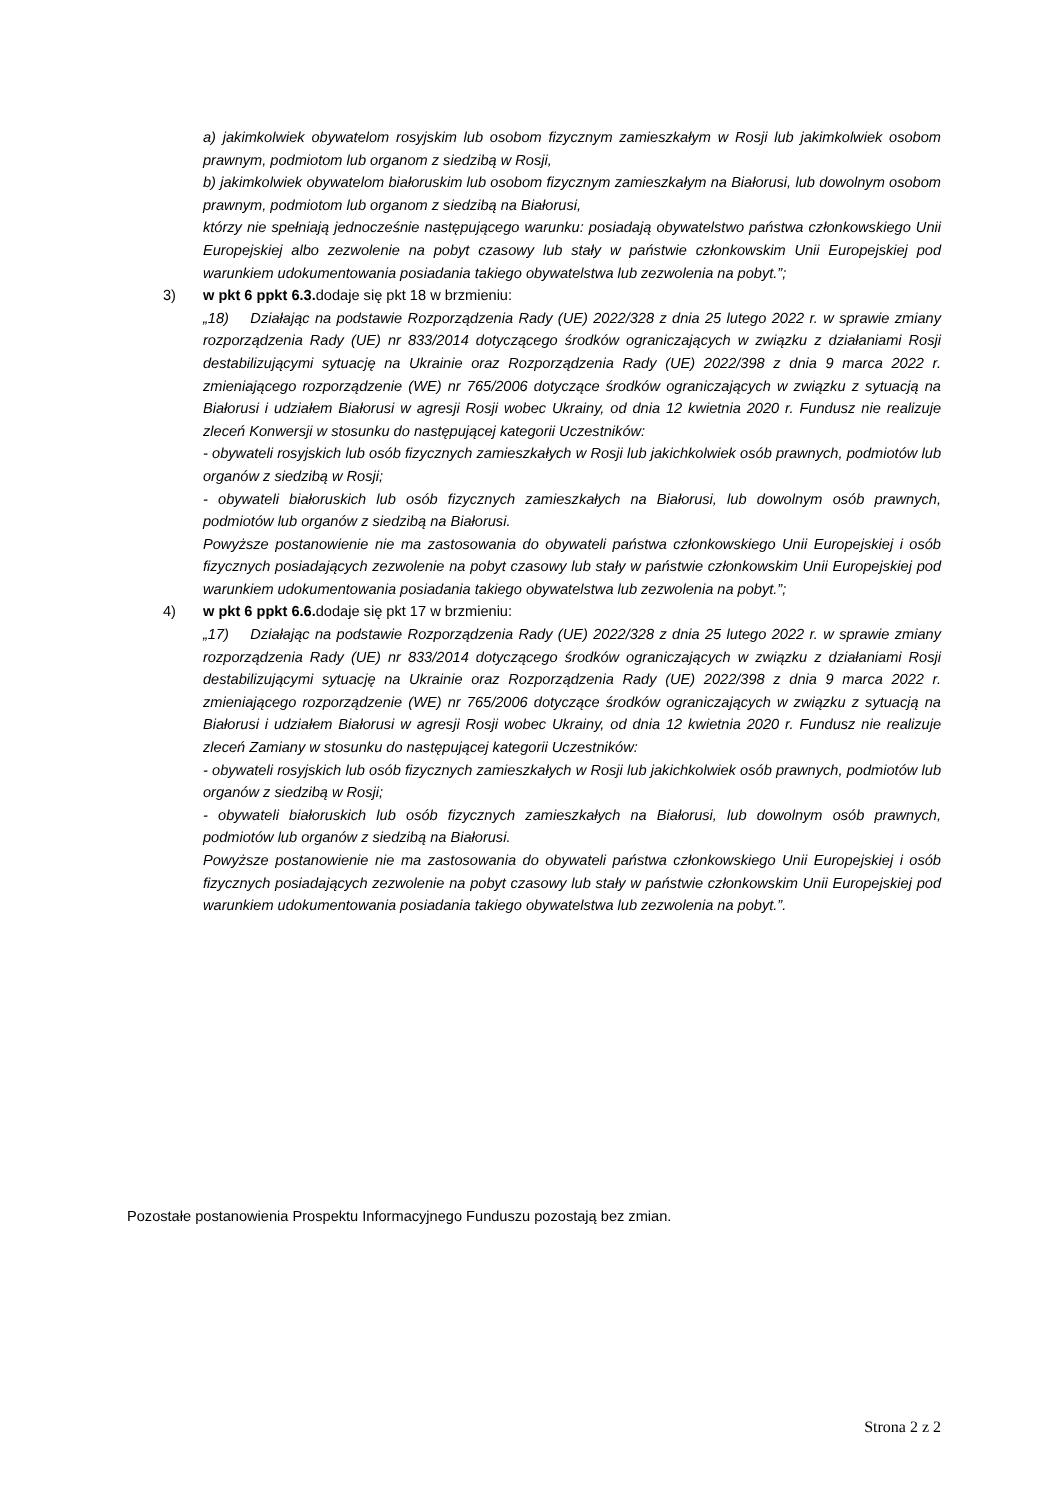a) jakimkolwiek obywatelom rosyjskim lub osobom fizycznym zamieszkałym w Rosji lub jakimkolwiek osobom prawnym, podmiotom lub organom z siedzibą w Rosji,
b) jakimkolwiek obywatelom białoruskim lub osobom fizycznym zamieszkałym na Białorusi, lub dowolnym osobom prawnym, podmiotom lub organom z siedzibą na Białorusi,
którzy nie spełniają jednocześnie następującego warunku: posiadają obywatelstwo państwa członkowskiego Unii Europejskiej albo zezwolenie na pobyt czasowy lub stały w państwie członkowskim Unii Europejskiej pod warunkiem udokumentowania posiadania takiego obywatelstwa lub zezwolenia na pobyt.”;
3) w pkt 6 ppkt 6.3. dodaje się pkt 18 w brzmieniu:
„18) Działając na podstawie Rozporządzenia Rady (UE) 2022/328 z dnia 25 lutego 2022 r. w sprawie zmiany rozporządzenia Rady (UE) nr 833/2014 dotyczącego środków ograniczających w związku z działaniami Rosji destabilizującymi sytuację na Ukrainie oraz Rozporządzenia Rady (UE) 2022/398 z dnia 9 marca 2022 r. zmieniającego rozporządzenie (WE) nr 765/2006 dotyczące środków ograniczających w związku z sytuacją na Białorusi i udziałem Białorusi w agresji Rosji wobec Ukrainy, od dnia 12 kwietnia 2020 r. Fundusz nie realizuje zleceń Konwersji w stosunku do następującej kategorii Uczestników:
- obywateli rosyjskich lub osób fizycznych zamieszkałych w Rosji lub jakichkolwiek osób prawnych, podmiotów lub organów z siedzibą w Rosji;
- obywateli białoruskich lub osób fizycznych zamieszkałych na Białorusi, lub dowolnym osób prawnych, podmiotów lub organów z siedzibą na Białorusi.
Powyższe postanowienie nie ma zastosowania do obywateli państwa członkowskiego Unii Europejskiej i osób fizycznych posiadających zezwolenie na pobyt czasowy lub stały w państwie członkowskim Unii Europejskiej pod warunkiem udokumentowania posiadania takiego obywatelstwa lub zezwolenia na pobyt.”;
4) w pkt 6 ppkt 6.6. dodaje się pkt 17 w brzmieniu:
„17) Działając na podstawie Rozporządzenia Rady (UE) 2022/328 z dnia 25 lutego 2022 r. w sprawie zmiany rozporządzenia Rady (UE) nr 833/2014 dotyczącego środków ograniczających w związku z działaniami Rosji destabilizującymi sytuację na Ukrainie oraz Rozporządzenia Rady (UE) 2022/398 z dnia 9 marca 2022 r. zmieniającego rozporządzenie (WE) nr 765/2006 dotyczące środków ograniczających w związku z sytuacją na Białorusi i udziałem Białorusi w agresji Rosji wobec Ukrainy, od dnia 12 kwietnia 2020 r. Fundusz nie realizuje zleceń Zamiany w stosunku do następującej kategorii Uczestników:
- obywateli rosyjskich lub osób fizycznych zamieszkałych w Rosji lub jakichkolwiek osób prawnych, podmiotów lub organów z siedzibą w Rosji;
- obywateli białoruskich lub osób fizycznych zamieszkałych na Białorusi, lub dowolnym osób prawnych, podmiotów lub organów z siedzibą na Białorusi.
Powyższe postanowienie nie ma zastosowania do obywateli państwa członkowskiego Unii Europejskiej i osób fizycznych posiadających zezwolenie na pobyt czasowy lub stały w państwie członkowskim Unii Europejskiej pod warunkiem udokumentowania posiadania takiego obywatelstwa lub zezwolenia na pobyt.”.
Pozostałe postanowienia Prospektu Informacyjnego Funduszu pozostają bez zmian.
Strona 2 z 2